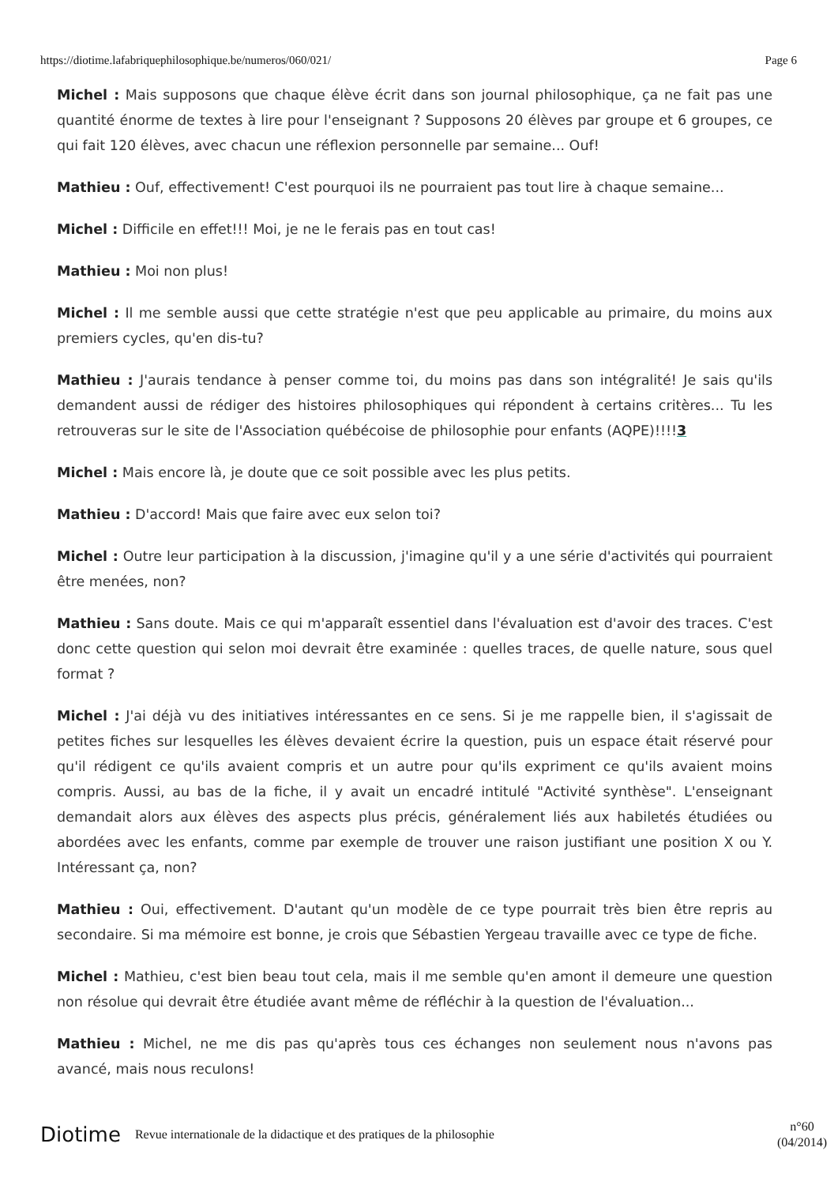https://diotime.lafabriquephilosophique.be/numeros/060/021/ Page 6
Michel : Mais supposons que chaque élève écrit dans son journal philosophique, ça ne fait pas une quantité énorme de textes à lire pour l'enseignant ? Supposons 20 élèves par groupe et 6 groupes, ce qui fait 120 élèves, avec chacun une réflexion personnelle par semaine... Ouf!
Mathieu : Ouf, effectivement! C'est pourquoi ils ne pourraient pas tout lire à chaque semaine...
Michel : Difficile en effet!!! Moi, je ne le ferais pas en tout cas!
Mathieu : Moi non plus!
Michel : Il me semble aussi que cette stratégie n'est que peu applicable au primaire, du moins aux premiers cycles, qu'en dis-tu?
Mathieu : J'aurais tendance à penser comme toi, du moins pas dans son intégralité! Je sais qu'ils demandent aussi de rédiger des histoires philosophiques qui répondent à certains critères... Tu les retrouveras sur le site de l'Association québécoise de philosophie pour enfants (AQPE)!!!!3
Michel : Mais encore là, je doute que ce soit possible avec les plus petits.
Mathieu : D'accord! Mais que faire avec eux selon toi?
Michel : Outre leur participation à la discussion, j'imagine qu'il y a une série d'activités qui pourraient être menées, non?
Mathieu : Sans doute. Mais ce qui m'apparaît essentiel dans l'évaluation est d'avoir des traces. C'est donc cette question qui selon moi devrait être examinée : quelles traces, de quelle nature, sous quel format ?
Michel : J'ai déjà vu des initiatives intéressantes en ce sens. Si je me rappelle bien, il s'agissait de petites fiches sur lesquelles les élèves devaient écrire la question, puis un espace était réservé pour qu'il rédigent ce qu'ils avaient compris et un autre pour qu'ils expriment ce qu'ils avaient moins compris. Aussi, au bas de la fiche, il y avait un encadré intitulé "Activité synthèse". L'enseignant demandait alors aux élèves des aspects plus précis, généralement liés aux habiletés étudiées ou abordées avec les enfants, comme par exemple de trouver une raison justifiant une position X ou Y. Intéressant ça, non?
Mathieu : Oui, effectivement. D'autant qu'un modèle de ce type pourrait très bien être repris au secondaire. Si ma mémoire est bonne, je crois que Sébastien Yergeau travaille avec ce type de fiche.
Michel : Mathieu, c'est bien beau tout cela, mais il me semble qu'en amont il demeure une question non résolue qui devrait être étudiée avant même de réfléchir à la question de l'évaluation...
Mathieu : Michel, ne me dis pas qu'après tous ces échanges non seulement nous n'avons pas avancé, mais nous reculons!
Diotime Revue internationale de la didactique et des pratiques de la philosophie n°60
(04/2014)